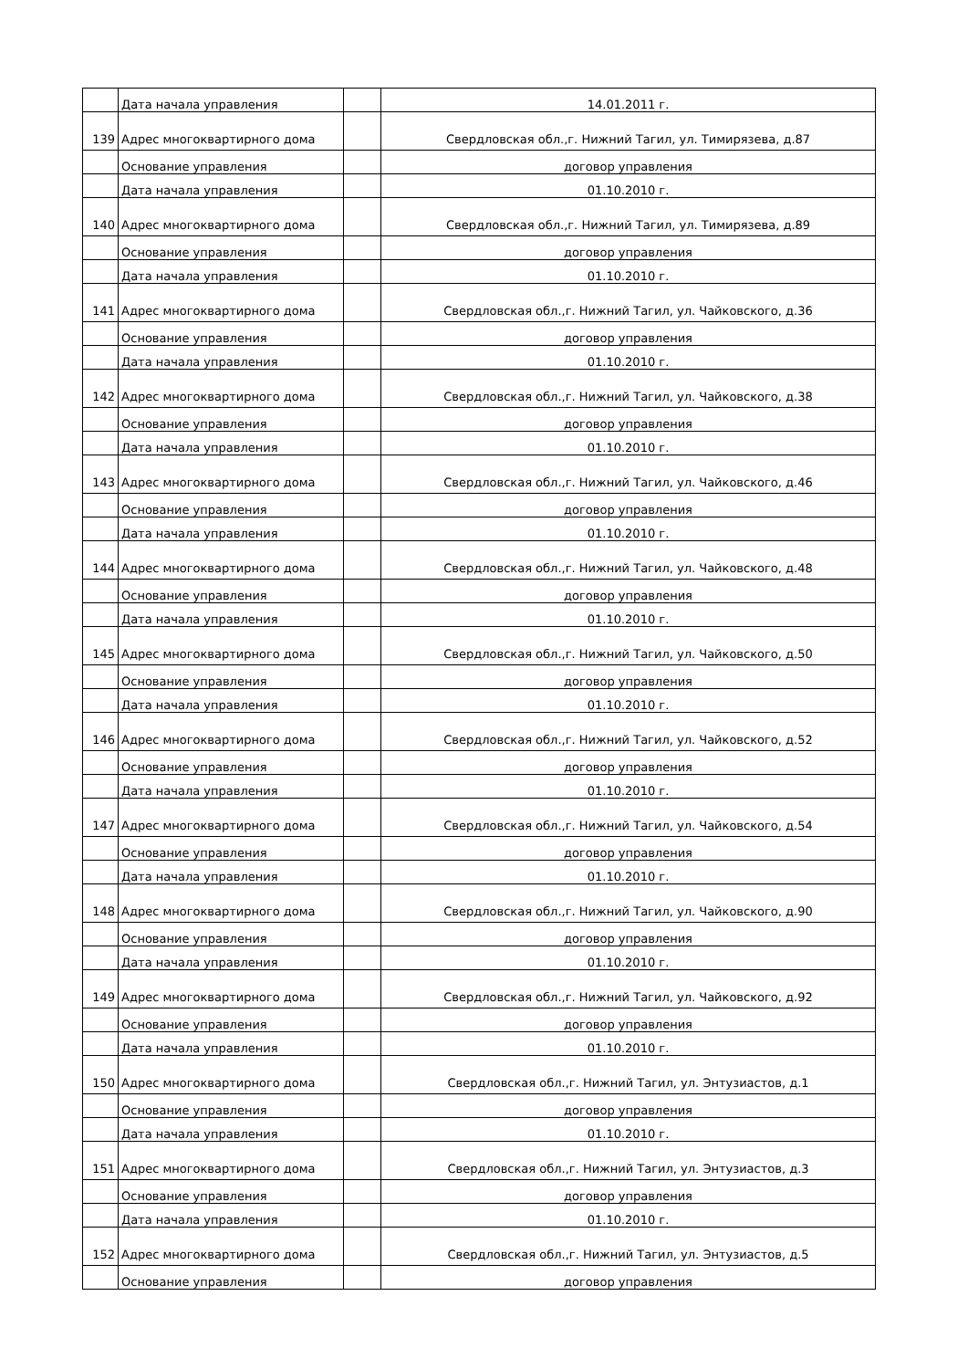| | Дата начала управления | | 14.01.2011 г. |
| 139 | Адрес многоквартирного дома | | Свердловская обл.,г. Нижний Тагил, ул. Тимирязева, д.87 |
| | Основание управления | | договор управления |
| | Дата начала управления | | 01.10.2010 г. |
| 140 | Адрес многоквартирного дома | | Свердловская обл.,г. Нижний Тагил, ул. Тимирязева, д.89 |
| | Основание управления | | договор управления |
| | Дата начала управления | | 01.10.2010 г. |
| 141 | Адрес многоквартирного дома | | Свердловская обл.,г. Нижний Тагил, ул. Чайковского, д.36 |
| | Основание управления | | договор управления |
| | Дата начала управления | | 01.10.2010 г. |
| 142 | Адрес многоквартирного дома | | Свердловская обл.,г. Нижний Тагил, ул. Чайковского, д.38 |
| | Основание управления | | договор управления |
| | Дата начала управления | | 01.10.2010 г. |
| 143 | Адрес многоквартирного дома | | Свердловская обл.,г. Нижний Тагил, ул. Чайковского, д.46 |
| | Основание управления | | договор управления |
| | Дата начала управления | | 01.10.2010 г. |
| 144 | Адрес многоквартирного дома | | Свердловская обл.,г. Нижний Тагил, ул. Чайковского, д.48 |
| | Основание управления | | договор управления |
| | Дата начала управления | | 01.10.2010 г. |
| 145 | Адрес многоквартирного дома | | Свердловская обл.,г. Нижний Тагил, ул. Чайковского, д.50 |
| | Основание управления | | договор управления |
| | Дата начала управления | | 01.10.2010 г. |
| 146 | Адрес многоквартирного дома | | Свердловская обл.,г. Нижний Тагил, ул. Чайковского, д.52 |
| | Основание управления | | договор управления |
| | Дата начала управления | | 01.10.2010 г. |
| 147 | Адрес многоквартирного дома | | Свердловская обл.,г. Нижний Тагил, ул. Чайковского, д.54 |
| | Основание управления | | договор управления |
| | Дата начала управления | | 01.10.2010 г. |
| 148 | Адрес многоквартирного дома | | Свердловская обл.,г. Нижний Тагил, ул. Чайковского, д.90 |
| | Основание управления | | договор управления |
| | Дата начала управления | | 01.10.2010 г. |
| 149 | Адрес многоквартирного дома | | Свердловская обл.,г. Нижний Тагил, ул. Чайковского, д.92 |
| | Основание управления | | договор управления |
| | Дата начала управления | | 01.10.2010 г. |
| 150 | Адрес многоквартирного дома | | Свердловская обл.,г. Нижний Тагил, ул. Энтузиастов, д.1 |
| | Основание управления | | договор управления |
| | Дата начала управления | | 01.10.2010 г. |
| 151 | Адрес многоквартирного дома | | Свердловская обл.,г. Нижний Тагил, ул. Энтузиастов, д.3 |
| | Основание управления | | договор управления |
| | Дата начала управления | | 01.10.2010 г. |
| 152 | Адрес многоквартирного дома | | Свердловская обл.,г. Нижний Тагил, ул. Энтузиастов, д.5 |
| | Основание управления | | договор управления |